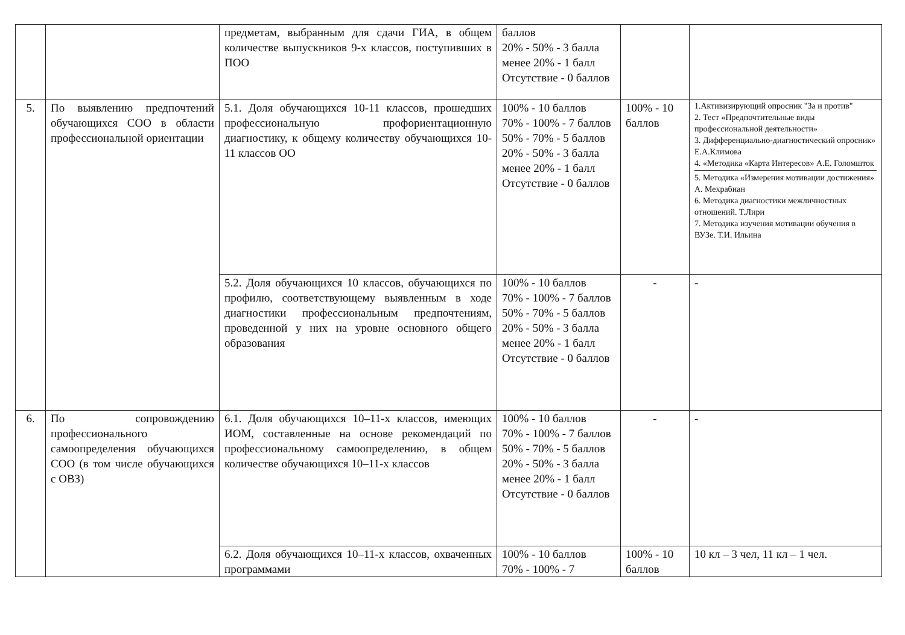| | | предметам, выбранным для сдачи ГИА, в общем количестве выпускников 9-х классов, поступивших в ПОО | баллов 20% - 50% - 3 балла менее 20% - 1 балл Отсутствие - 0 баллов | | |
| 5. | По выявлению предпочтений обучающихся СОО в области профессиональной ориентации | 5.1. Доля обучающихся 10-11 классов, прошедших профессиональную профориентационную диагностику, к общему количеству обучающихся 10-11 классов ОО | 100% - 10 баллов 70% - 100% - 7 баллов 50% - 70% - 5 баллов 20% - 50% - 3 балла менее 20% - 1 балл Отсутствие - 0 баллов | 100% - 10 баллов | 1.Активизирующий опросник "За и против" 2. Тест «Предпочтительные виды профессиональной деятельности» 3. Дифференциально-диагностический опросник» Е.А.Климова 4. «Методика «Карта Интересов» А.Е. Голомшток 5. Методика «Измерения мотивации достижения» А. Мехрабиан 6. Методика диагностики межличностных отношений. Т.Лири 7. Методика изучения мотивации обучения в ВУЗе. Т.И. Ильина |
| | | 5.2. Доля обучающихся 10 классов, обучающихся по профилю, соответствующему выявленным в ходе диагностики профессиональным предпочтениям, проведенной у них на уровне основного общего образования | 100% - 10 баллов 70% - 100% - 7 баллов 50% - 70% - 5 баллов 20% - 50% - 3 балла менее 20% - 1 балл Отсутствие - 0 баллов | - | - |
| 6. | По сопровождению профессионального самоопределения обучающихся СОО (в том числе обучающихся с ОВЗ) | 6.1. Доля обучающихся 10–11-х классов, имеющих ИОМ, составленные на основе рекомендаций по профессиональному самоопределению, в общем количестве обучающихся 10–11-х классов | 100% - 10 баллов 70% - 100% - 7 баллов 50% - 70% - 5 баллов 20% - 50% - 3 балла менее 20% - 1 балл Отсутствие - 0 баллов | - | - |
| | | 6.2. Доля обучающихся 10–11-х классов, охваченных программами | 100% - 10 баллов 70% - 100% - 7 | 100% - 10 баллов | 10 кл – 3 чел, 11 кл – 1 чел. |